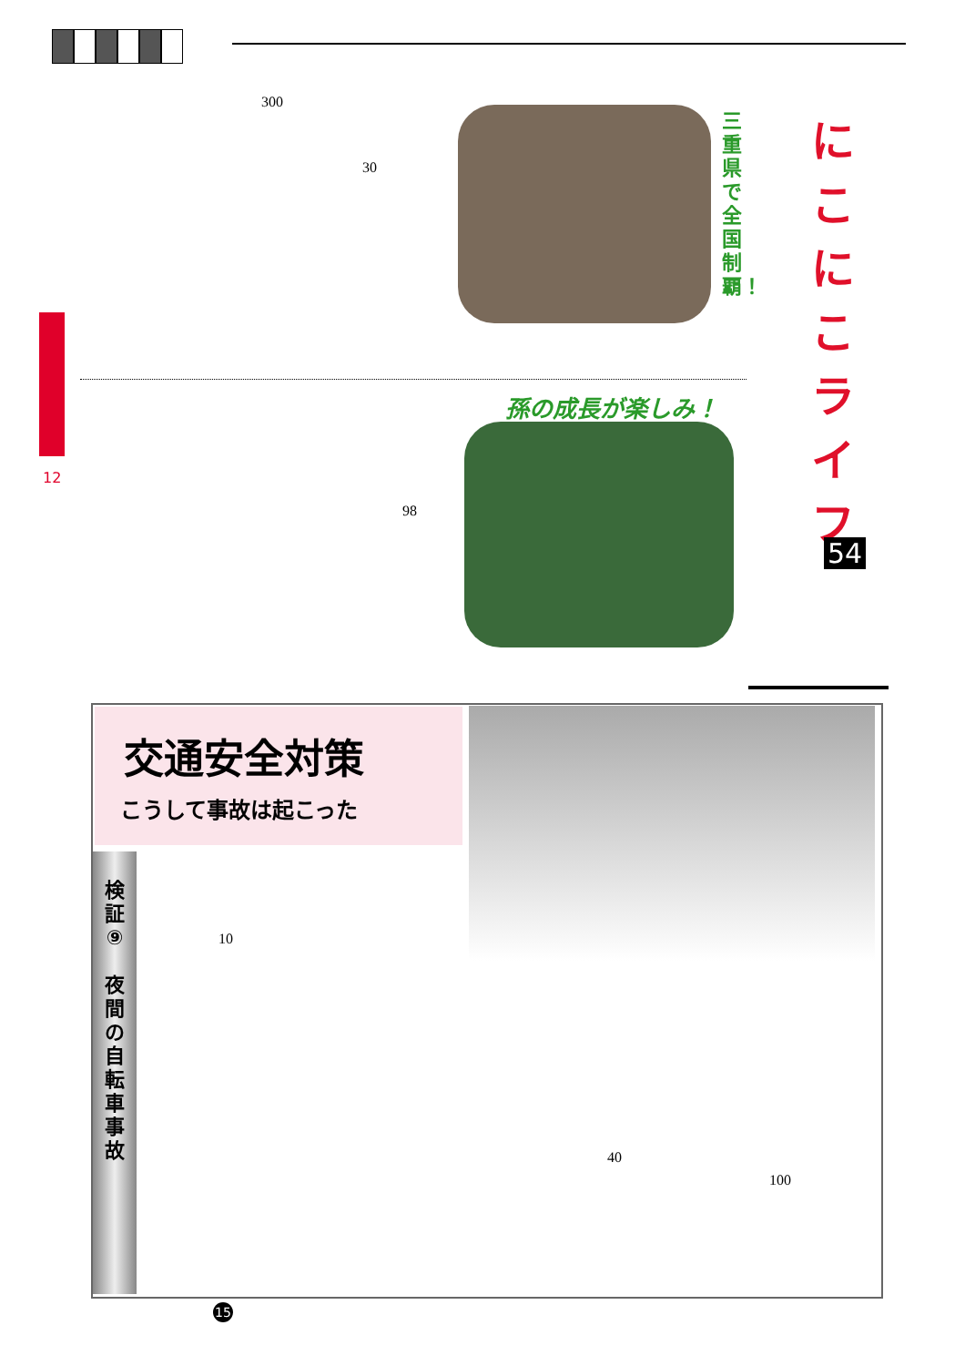12
300
30
98
三重県で全国制覇！
孫の成長が楽しみ！
に
こ
に
こ
ラ
イ
フ
54
交通安全対策
こうして事故は起こった
検
証
⑨
夜
間
の
自
転
車
事
故
10
40
100
15